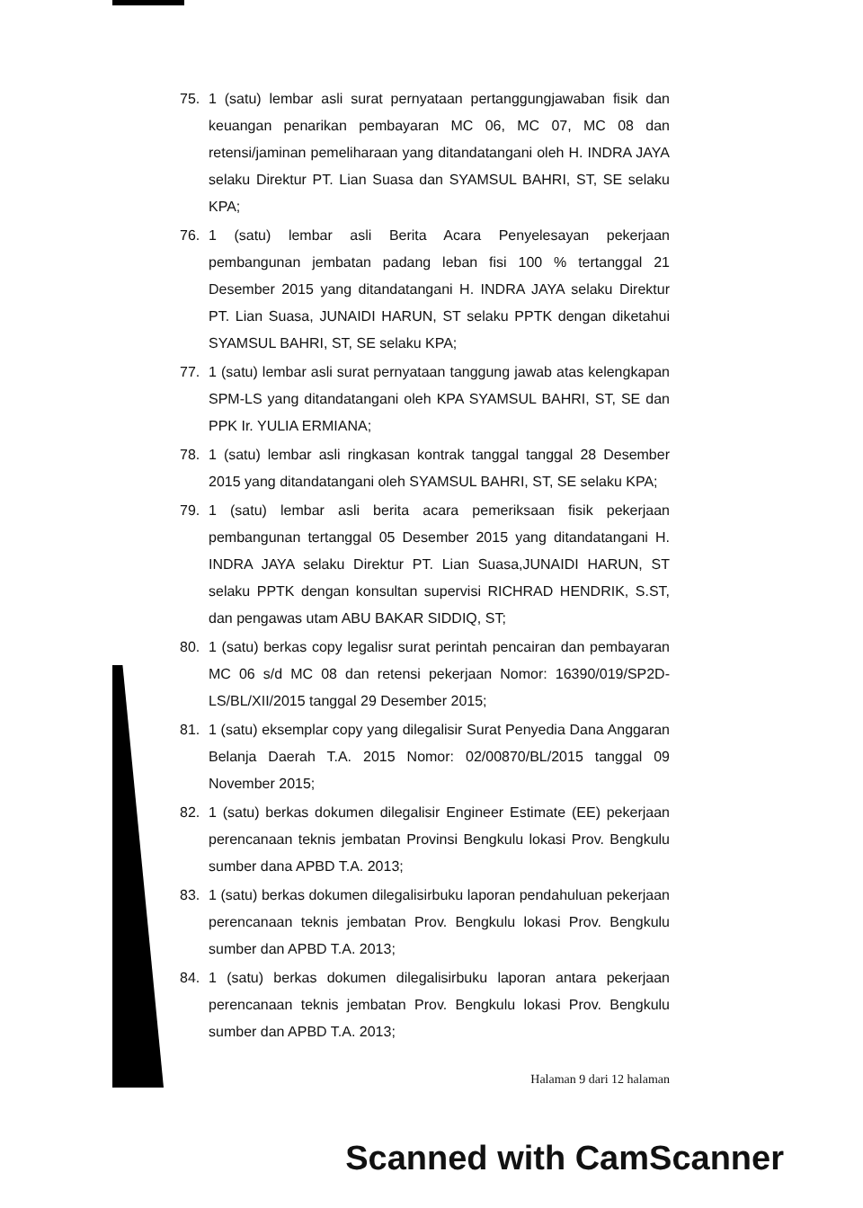75. 1 (satu) lembar asli surat pernyataan pertanggungjawaban fisik dan keuangan penarikan pembayaran MC 06, MC 07, MC 08 dan retensi/jaminan pemeliharaan yang ditandatangani oleh H. INDRA JAYA selaku Direktur PT. Lian Suasa dan SYAMSUL BAHRI, ST, SE selaku KPA;
76. 1 (satu) lembar asli Berita Acara Penyelesayan pekerjaan pembangunan jembatan padang leban fisi 100 % tertanggal 21 Desember 2015 yang ditandatangani H. INDRA JAYA selaku Direktur PT. Lian Suasa, JUNAIDI HARUN, ST selaku PPTK dengan diketahui SYAMSUL BAHRI, ST, SE selaku KPA;
77. 1 (satu) lembar asli surat pernyataan tanggung jawab atas kelengkapan SPM-LS yang ditandatangani oleh KPA SYAMSUL BAHRI, ST, SE dan PPK Ir. YULIA ERMIANA;
78. 1 (satu) lembar asli ringkasan kontrak tanggal tanggal 28 Desember 2015 yang ditandatangani oleh SYAMSUL BAHRI, ST, SE selaku KPA;
79. 1 (satu) lembar asli berita acara pemeriksaan fisik pekerjaan pembangunan tertanggal 05 Desember 2015 yang ditandatangani H. INDRA JAYA selaku Direktur PT. Lian Suasa,JUNAIDI HARUN, ST selaku PPTK dengan konsultan supervisi RICHRAD HENDRIK, S.ST, dan pengawas utam ABU BAKAR SIDDIQ, ST;
80. 1 (satu) berkas copy legalisr surat perintah pencairan dan pembayaran MC 06 s/d MC 08 dan retensi pekerjaan Nomor: 16390/019/SP2D-LS/BL/XII/2015 tanggal 29 Desember 2015;
81. 1 (satu) eksemplar copy yang dilegalisir Surat Penyedia Dana Anggaran Belanja Daerah T.A. 2015 Nomor: 02/00870/BL/2015 tanggal 09 November 2015;
82. 1 (satu) berkas dokumen dilegalisir Engineer Estimate (EE) pekerjaan perencanaan teknis jembatan Provinsi Bengkulu lokasi Prov. Bengkulu sumber dana APBD T.A. 2013;
83. 1 (satu) berkas dokumen dilegalisirbuku laporan pendahuluan pekerjaan perencanaan teknis jembatan Prov. Bengkulu lokasi Prov. Bengkulu sumber dan APBD T.A. 2013;
84. 1 (satu) berkas dokumen dilegalisirbuku laporan antara pekerjaan perencanaan teknis jembatan Prov. Bengkulu lokasi Prov. Bengkulu sumber dan APBD T.A. 2013;
Halaman 9 dari 12 halaman
Scanned with CamScanner